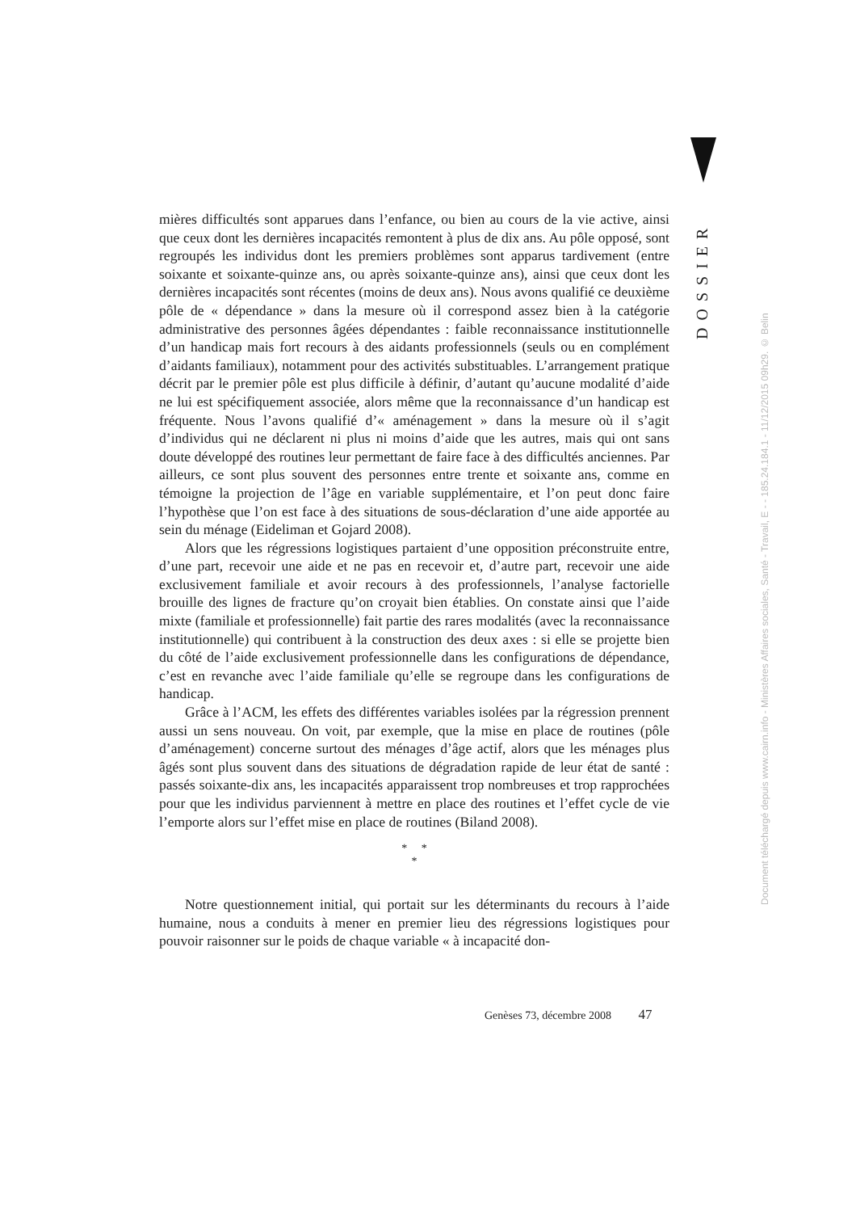DOSSIER
mières difficultés sont apparues dans l’enfance, ou bien au cours de la vie active, ainsi que ceux dont les dernières incapacités remontent à plus de dix ans. Au pôle opposé, sont regroupés les individus dont les premiers problèmes sont apparus tardivement (entre soixante et soixante-quinze ans, ou après soixante-quinze ans), ainsi que ceux dont les dernières incapacités sont récentes (moins de deux ans). Nous avons qualifié ce deuxième pôle de « dépendance » dans la mesure où il correspond assez bien à la catégorie administrative des personnes âgées dépendantes : faible reconnaissance institutionnelle d’un handicap mais fort recours à des aidants professionnels (seuls ou en complément d’aidants familiaux), notamment pour des activités substituables. L’arrangement pratique décrit par le premier pôle est plus difficile à définir, d’autant qu’aucune modalité d’aide ne lui est spécifiquement associée, alors même que la reconnaissance d’un handicap est fréquente. Nous l’avons qualifié d’« aménagement » dans la mesure où il s’agit d’individus qui ne déclarent ni plus ni moins d’aide que les autres, mais qui ont sans doute développé des routines leur permettant de faire face à des difficultés anciennes. Par ailleurs, ce sont plus souvent des personnes entre trente et soixante ans, comme en témoigne la projection de l’âge en variable supplémentaire, et l’on peut donc faire l’hypothèse que l’on est face à des situations de sous-déclaration d’une aide apportée au sein du ménage (Eideliman et Gojard 2008).
Alors que les régressions logistiques partaient d’une opposition préconstruite entre, d’une part, recevoir une aide et ne pas en recevoir et, d’autre part, recevoir une aide exclusivement familiale et avoir recours à des professionnels, l’analyse factorielle brouille des lignes de fracture qu’on croyait bien établies. On constate ainsi que l’aide mixte (familiale et professionnelle) fait partie des rares modalités (avec la reconnaissance institutionnelle) qui contribuent à la construction des deux axes : si elle se projette bien du côté de l’aide exclusivement professionnelle dans les configurations de dépendance, c’est en revanche avec l’aide familiale qu’elle se regroupe dans les configurations de handicap.
Grâce à l’ACM, les effets des différentes variables isolées par la régression prennent aussi un sens nouveau. On voit, par exemple, que la mise en place de routines (pôle d’aménagement) concerne surtout des ménages d’âge actif, alors que les ménages plus âgés sont plus souvent dans des situations de dégradation rapide de leur état de santé : passés soixante-dix ans, les incapacités apparaissent trop nombreuses et trop rapprochées pour que les individus parviennent à mettre en place des routines et l’effet cycle de vie l’emporte alors sur l’effet mise en place de routines (Biland 2008).
* *
*
Notre questionnement initial, qui portait sur les déterminants du recours à l’aide humaine, nous a conduits à mener en premier lieu des régressions logistiques pour pouvoir raisonner sur le poids de chaque variable « à incapacité don-
Document téléchargé depuis www.cairn.info - Ministères Affaires sociales, Santé - Travail, E - - 185.24.184.1 - 11/12/2015 09h29. © Belin
Genèses 73, décembre 2008 47